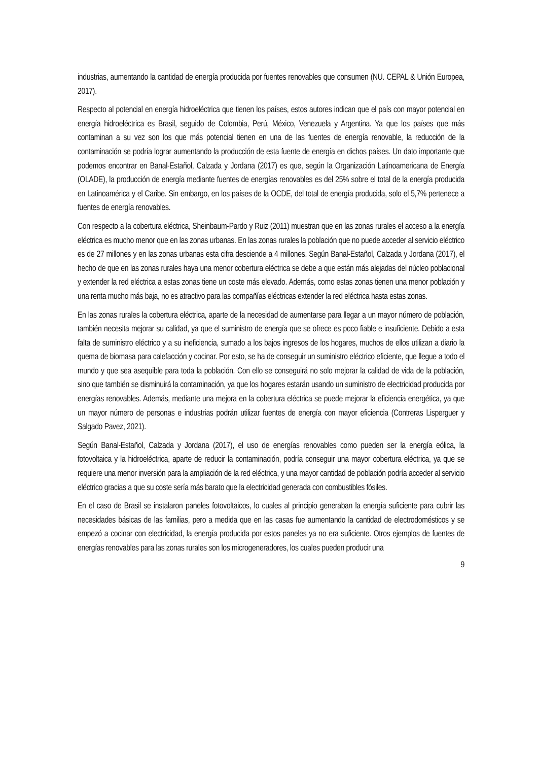industrias, aumentando la cantidad de energía producida por fuentes renovables que consumen (NU. CEPAL & Unión Europea, 2017).
Respecto al potencial en energía hidroeléctrica que tienen los países, estos autores indican que el país con mayor potencial en energía hidroeléctrica es Brasil, seguido de Colombia, Perú, México, Venezuela y Argentina. Ya que los países que más contaminan a su vez son los que más potencial tienen en una de las fuentes de energía renovable, la reducción de la contaminación se podría lograr aumentando la producción de esta fuente de energía en dichos países. Un dato importante que podemos encontrar en Banal-Estañol, Calzada y Jordana (2017) es que, según la Organización Latinoamericana de Energía (OLADE), la producción de energía mediante fuentes de energías renovables es del 25% sobre el total de la energía producida en Latinoamérica y el Caribe. Sin embargo, en los países de la OCDE, del total de energía producida, solo el 5,7% pertenece a fuentes de energía renovables.
Con respecto a la cobertura eléctrica, Sheinbaum-Pardo y Ruiz (2011) muestran que en las zonas rurales el acceso a la energía eléctrica es mucho menor que en las zonas urbanas. En las zonas rurales la población que no puede acceder al servicio eléctrico es de 27 millones y en las zonas urbanas esta cifra desciende a 4 millones. Según Banal-Estañol, Calzada y Jordana (2017), el hecho de que en las zonas rurales haya una menor cobertura eléctrica se debe a que están más alejadas del núcleo poblacional y extender la red eléctrica a estas zonas tiene un coste más elevado. Además, como estas zonas tienen una menor población y una renta mucho más baja, no es atractivo para las compañías eléctricas extender la red eléctrica hasta estas zonas.
En las zonas rurales la cobertura eléctrica, aparte de la necesidad de aumentarse para llegar a un mayor número de población, también necesita mejorar su calidad, ya que el suministro de energía que se ofrece es poco fiable e insuficiente. Debido a esta falta de suministro eléctrico y a su ineficiencia, sumado a los bajos ingresos de los hogares, muchos de ellos utilizan a diario la quema de biomasa para calefacción y cocinar. Por esto, se ha de conseguir un suministro eléctrico eficiente, que llegue a todo el mundo y que sea asequible para toda la población. Con ello se conseguirá no solo mejorar la calidad de vida de la población, sino que también se disminuirá la contaminación, ya que los hogares estarán usando un suministro de electricidad producida por energías renovables. Además, mediante una mejora en la cobertura eléctrica se puede mejorar la eficiencia energética, ya que un mayor número de personas e industrias podrán utilizar fuentes de energía con mayor eficiencia (Contreras Lisperguer y Salgado Pavez, 2021).
Según Banal-Estañol, Calzada y Jordana (2017), el uso de energías renovables como pueden ser la energía eólica, la fotovoltaica y la hidroeléctrica, aparte de reducir la contaminación, podría conseguir una mayor cobertura eléctrica, ya que se requiere una menor inversión para la ampliación de la red eléctrica, y una mayor cantidad de población podría acceder al servicio eléctrico gracias a que su coste sería más barato que la electricidad generada con combustibles fósiles.
En el caso de Brasil se instalaron paneles fotovoltaicos, lo cuales al principio generaban la energía suficiente para cubrir las necesidades básicas de las familias, pero a medida que en las casas fue aumentando la cantidad de electrodomésticos y se empezó a cocinar con electricidad, la energía producida por estos paneles ya no era suficiente. Otros ejemplos de fuentes de energías renovables para las zonas rurales son los microgeneradores, los cuales pueden producir una
9